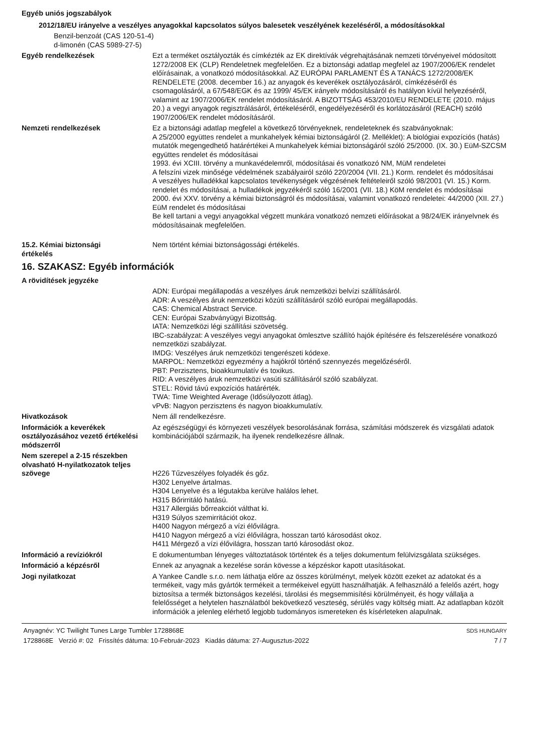Egyéb uniós jogszabályok
2012/18/EU irányelve a veszélyes anyagokkal kapcsolatos súlyos balesetek veszélyének kezeléséről, a módosításokkal
Benzil-benzoát (CAS 120-51-4)
d-limonén (CAS 5989-27-5)
Egyéb rendelkezések Ezt a terméket osztályozták és címkézték az EK direktívák végrehajtásának nemzeti törvényeivel módosított 1272/2008 EK (CLP) Rendeletnek megfelelően. Ez a biztonsági adatlap megfelel az 1907/2006/EK rendelet előírásainak, a vonatkozó módosításokkal. AZ EURÓPAI PARLAMENT ÉS A TANÁCS 1272/2008/EK RENDELETE (2008. december 16.) az anyagok és keverékek osztályozásáról, címkézéséről és csomagolásáról, a 67/548/EGK és az 1999/ 45/EK irányelv módosításáról és hatályon kívül helyezéséről, valamint az 1907/2006/EK rendelet módosításáról. A BIZOTTSÁG 453/2010/EU RENDELETE (2010. május 20.) a vegyi anyagok regisztrálásáról, értékeléséről, engedélyezéséről és korlátozásáról (REACH) szóló 1907/2006/EK rendelet módosításáról.
Nemzeti rendelkezések Ez a biztonsági adatlap megfelel a következő törvényeknek, rendeleteknek és szabványoknak:
A 25/2000 együttes rendelet a munkahelyek kémiai biztonságáról (2. Melléklet): A biológiai expozíciós (hatás) mutatók megengedhető határértékei A munkahelyek kémiai biztonságáról szóló 25/2000. (IX. 30.) EüM-SZCSM együttes rendelet és módosításai
1993. évi XCIII. törvény a munkavédelemről, módosításai és vonatkozó NM, MüM rendeletei
A felszíni vizek minősége védelmének szabályairól szóló 220/2004 (VII. 21.) Korm. rendelet és módosításai
A veszélyes hulladékkal kapcsolatos tevékenységek végzésének feltételeiről szóló 98/2001 (VI. 15.) Korm. rendelet és módosításai, a hulladékok jegyzékéről szóló 16/2001 (VII. 18.) KöM rendelet és módosításai
2000. évi XXV. törvény a kémiai biztonságról és módosításai, valamint vonatkozó rendeletei: 44/2000 (XII. 27.) EüM rendelet és módosításai
Be kell tartani a vegyi anyagokkal végzett munkára vonatkozó nemzeti előírásokat a 98/24/EK irányelvnek és módosításainak megfelelően.
15.2. Kémiai biztonsági
értékelés
Nem történt kémiai biztonságossági értékelés.
16. SZAKASZ: Egyéb információk
A rövidítések jegyzéke
ADN: Európai megállapodás a veszélyes áruk nemzetközi belvízi szállításáról.
ADR: A veszélyes áruk nemzetközi közúti szállításáról szóló európai megállapodás.
CAS: Chemical Abstract Service.
CEN: Európai Szabványügyi Bizottság.
IATA: Nemzetközi légi szállítási szövetség.
IBC-szabályzat: A veszélyes vegyi anyagokat ömlesztve szállító hajók építésére és felszerelésére vonatkozó nemzetközi szabályzat.
IMDG: Veszélyes áruk nemzetközi tengerészeti kódexe.
MARPOL: Nemzetközi egyezmény a hajókról történő szennyezés megelőzéséről.
PBT: Perzisztens, bioakkumulatív és toxikus.
RID: A veszélyes áruk nemzetközi vasúti szállításáról szóló szabályzat.
STEL: Rövid távú expozíciós határérték.
TWA: Time Weighted Average (Idősúlyozott átlag).
vPvB: Nagyon perzisztens és nagyon bioakkumulatív.
Hivatkozások Nem áll rendelkezésre.
Információk a keverékek osztályozásához vezető értékelési módszerről
Az egészségügyi és környezeti veszélyek besorolásának forrása, számítási módszerek és vizsgálati adatok kombinációjából származik, ha ilyenek rendelkezésre állnak.
Nem szerepel a 2-15 részekben olvasható H-nyilatkozatok teljes szövege
H226 Tűzveszélyes folyadék és gőz.
H302 Lenyelve ártalmas.
H304 Lenyelve és a légutakba kerülve halálos lehet.
H315 Bőrirritáló hatású.
H317 Allergiás bőrreakciót válthat ki.
H319 Súlyos szemirritációt okoz.
H400 Nagyon mérgező a vízi élővilágra.
H410 Nagyon mérgező a vízi élővilágra, hosszan tartó károsodást okoz.
H411 Mérgező a vízi élővilágra, hosszan tartó károsodást okoz.
Információ a revíziókról E dokumentumban lényeges változtatások történtek és a teljes dokumentum felülvizsgálata szükséges.
Információ a képzésről Ennek az anyagnak a kezelése során kövesse a képzéskor kapott utasításokat.
Jogi nyilatkozat A Yankee Candle s.r.o. nem láthatja előre az összes körülményt, melyek között ezeket az adatokat és a termékeit, vagy más gyártók termékeit a termékeivel együtt használhatják. A felhasználó a felelős azért, hogy biztosítsa a termék biztonságos kezelési, tárolási és megsemmisítési körülményeit, és hogy vállalja a felelősséget a helytelen használatból bekövetkező veszteség, sérülés vagy költség miatt. Az adatlapban közölt információk a jelenleg elérhető legjobb tudományos ismereteken és kísérleteken alapulnak.
Anyagnév: YC Twilight Tunes Large Tumbler 1728868E
1728868E Verzió #: 02 Frissítés dátuma: 10-Február-2023 Kiadás dátuma: 27-Augusztus-2022
SDS HUNGARY
7 / 7